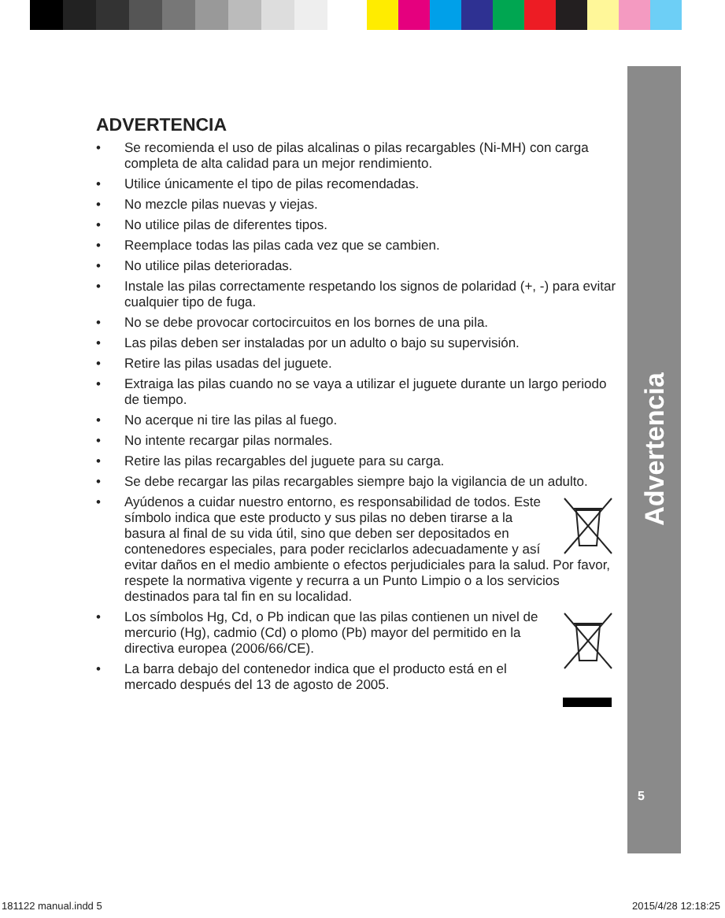Advertencia
5
ADVERTENCIA
• Se recomienda el uso de pilas alcalinas o pilas recargables (Ni-MH) con carga completa de alta calidad para un mejor rendimiento.
• Utilice únicamente el tipo de pilas recomendadas.
• No mezcle pilas nuevas y viejas.
• No utilice pilas de diferentes tipos.
• Reemplace todas las pilas cada vez que se cambien.
• No utilice pilas deterioradas.
• Instale las pilas correctamente respetando los signos de polaridad (+, -) para evitar cualquier tipo de fuga.
• No se debe provocar cortocircuitos en los bornes de una pila.
• Las pilas deben ser instaladas por un adulto o bajo su supervisión.
• Retire las pilas usadas del juguete.
• Extraiga las pilas cuando no se vaya a utilizar el juguete durante un largo periodo de tiempo.
• No acerque ni tire las pilas al fuego.
• No intente recargar pilas normales.
• Retire las pilas recargables del juguete para su carga.
• Se debe recargar las pilas recargables siempre bajo la vigilancia de un adulto.
• Ayúdenos a cuidar nuestro entorno, es responsabilidad de todos. Este símbolo indica que este producto y sus pilas no deben tirarse a la basura al final de su vida útil, sino que deben ser depositados en contenedores especiales, para poder reciclarlos adecuadamente y así evitar daños en el medio ambiente o efectos perjudiciales para la salud. Por favor, respete la normativa vigente y recurra a un Punto Limpio o a los servicios destinados para tal fin en su localidad.
• Los símbolos Hg, Cd, o Pb indican que las pilas contienen un nivel de mercurio (Hg), cadmio (Cd) o plomo (Pb) mayor del permitido en la directiva europea (2006/66/CE).
• La barra debajo del contenedor indica que el producto está en el mercado después del 13 de agosto de 2005.
181122 manual.indd 5 2015/4/28 12:18:25